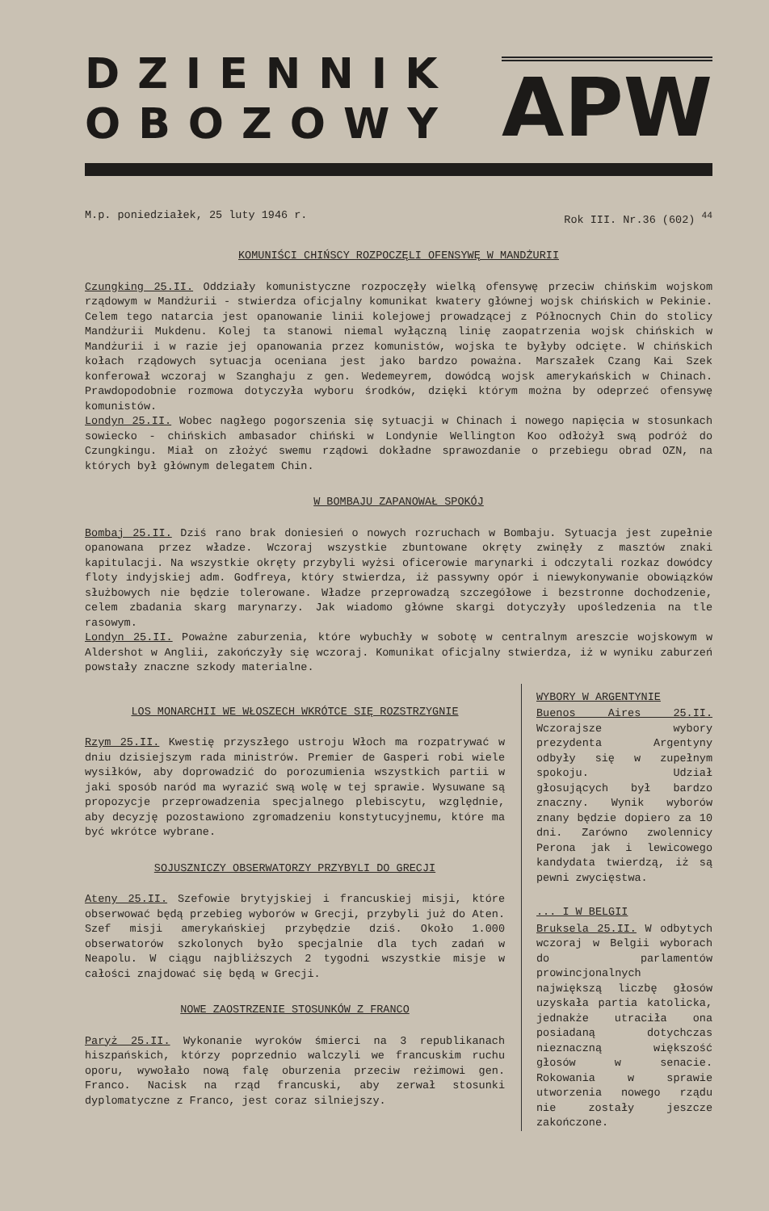DZIENNIK
OBOZOWY
APW
M.p. poniedziałek, 25 luty 1946 r. Rok III. Nr.36 (602) <sup>44</sup>
KOMUNIŚCI CHIŃSCY ROZPOCZĘLI OFENSYWĘ W MANDŻURII
Czungking 25.II. Oddziały komunistyczne rozpoczęły wielką ofensywę przeciw chińskim wojskom rządowym w Mandżurii - stwierdza oficjalny komunikat kwatery głównej wojsk chińskich w Pekinie. Celem tego natarcia jest opanowanie linii kolejowej prowadzącej z Północnych Chin do stolicy Mandżurii Mukdenu. Kolej ta stanowi niemal wyłączną linię zaopatrzenia wojsk chińskich w Mandżurii i w razie jej opanowania przez komunistów, wojska te byłyby odcięte. W chińskich kołach rządowych sytuacja oceniana jest jako bardzo poważna. Marszałek Czang Kai Szek konferował wczoraj w Szanghaju z gen. Wedemeyrem, dowódcą wojsk amerykańskich w Chinach. Prawdopodobnie rozmowa dotyczyła wyboru środków, dzięki którym można by odeprzeć ofensywę komunistów.
Londyn 25.II. Wobec nagłego pogorszenia się sytuacji w Chinach i nowego napięcia w stosunkach sowiecko - chińskich ambasador chiński w Londynie Wellington Koo odłożył swą podróż do Czungkingu. Miał on złożyć swemu rządowi dokładne sprawozdanie o przebiegu obrad OZN, na których był głównym delegatem Chin.
W BOMBAJU ZAPANOWAŁ SPOKÓJ
Bombaj 25.II. Dziś rano brak doniesień o nowych rozruchach w Bombaju. Sytuacja jest zupełnie opanowana przez władze. Wczoraj wszystkie zbuntowane okręty zwinęły z masztów znaki kapitulacji. Na wszystkie okręty przybyli wyżsi oficerowie marynarki i odczytali rozkaz dowódcy floty indyjskiej adm. Godfreya, który stwierdza, iż passywny opór i niewykonywanie obowiązków służbowych nie będzie tolerowane. Władze przeprowadzą szczegółowe i bezstronne dochodzenie, celem zbadania skarg marynarzy. Jak wiadomo główne skargi dotyczyły upośledzenia na tle rasowym.
Londyn 25.II. Poważne zaburzenia, które wybuchły w sobotę w centralnym areszcie wojskowym w Aldershot w Anglii, zakończyły się wczoraj. Komunikat oficjalny stwierdza, iż w wyniku zaburzeń powstały znaczne szkody materialne.
LOS MONARCHII WE WŁOSZECH WKRÓTCE SIĘ ROZSTRZYGNIE
Rzym 25.II. Kwestię przyszłego ustroju Włoch ma rozpatrywać w dniu dzisiejszym rada ministrów. Premier de Gasperi robi wiele wysiłków, aby doprowadzić do porozumienia wszystkich partii w jaki sposób naród ma wyrazić swą wolę w tej sprawie. Wysuwane są propozycje przeprowadzenia specjalnego plebiscytu, względnie, aby decyzję pozostawiono zgromadzeniu konstytucyjnemu, które ma być wkrótce wybrane.
SOJUSZNICZY OBSERWATORZY PRZYBYLI DO GRECJI
Ateny 25.II. Szefowie brytyjskiej i francuskiej misji, które obserwować będą przebieg wyborów w Grecji, przybyli już do Aten. Szef misji amerykańskiej przybędzie dziś. Około 1.000 obserwatorów szkolonych było specjalnie dla tych zadań w Neapolu. W ciągu najbliższych 2 tygodni wszystkie misje w całości znajdować się będą w Grecji.
NOWE ZAOSTRZENIE STOSUNKÓW Z FRANCO
Paryż 25.II. Wykonanie wyroków śmierci na 3 republikanach hiszpańskich, którzy poprzednio walczyli we francuskim ruchu oporu, wywołało nową falę oburzenia przeciw reżimowi gen. Franco. Nacisk na rząd francuski, aby zerwał stosunki dyplomatyczne z Franco, jest coraz silniejszy.
WYBORY W ARGENTYNIE
Buenos Aires 25.II. Wczorajsze wybory prezydenta Argentyny odbyły się w zupełnym spokoju. Udział głosujących był bardzo znaczny. Wynik wyborów znany będzie dopiero za 10 dni. Zarówno zwolennicy Perona jak i lewicowego kandydata twierdzą, iż są pewni zwycięstwa.
... I W BELGII
Bruksela 25.II. W odbytych wczoraj w Belgii wyborach do parlamentów prowincjonalnych największą liczbę głosów uzyskała partia katolicka, jednakże utraciła ona posiadaną dotychczas nieznaczną większość głosów w senacie. Rokowania w sprawie utworzenia nowego rządu nie zostały jeszcze zakończone.